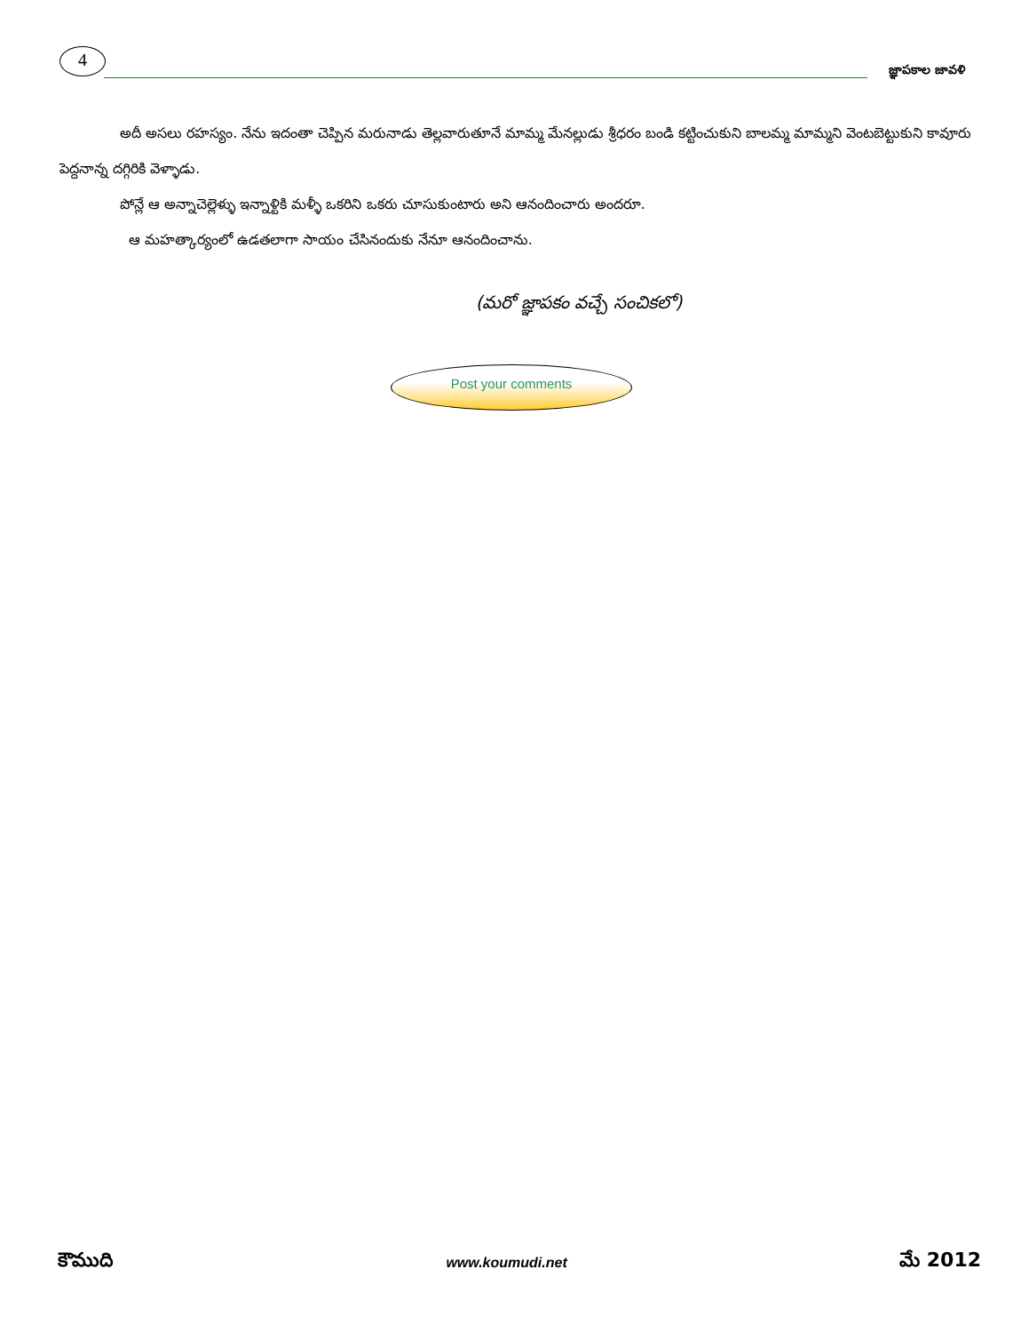4
జ్ఞాపకాల జావళి
అదీ అసలు రహస్యం. నేను ఇదంతా చెప్పిన మరునాడు తెల్లవారుతూనే మామ్మ మేనల్లుడు శ్రీధరం బండి కట్టించుకుని బాలమ్మ మామ్మని వెంటబెట్టుకుని కావూరు పెద్దనాన్న దగ్గిరికి వెళ్ళాడు.
పోన్లే ఆ అన్నాచెల్లెళ్ళు ఇన్నాళ్టికి మళ్ళీ ఒకరిని ఒకరు చూసుకుంటారు అని ఆనందించారు అందరూ.
ఆ మహత్కార్యంలో ఉడతలాగా సాయం చేసినందుకు నేనూ ఆనందించాను.
(మరో జ్ఞాపకం వచ్చే సంచికలో)
Post your comments
కౌముది www.koumudi.net మే 2012